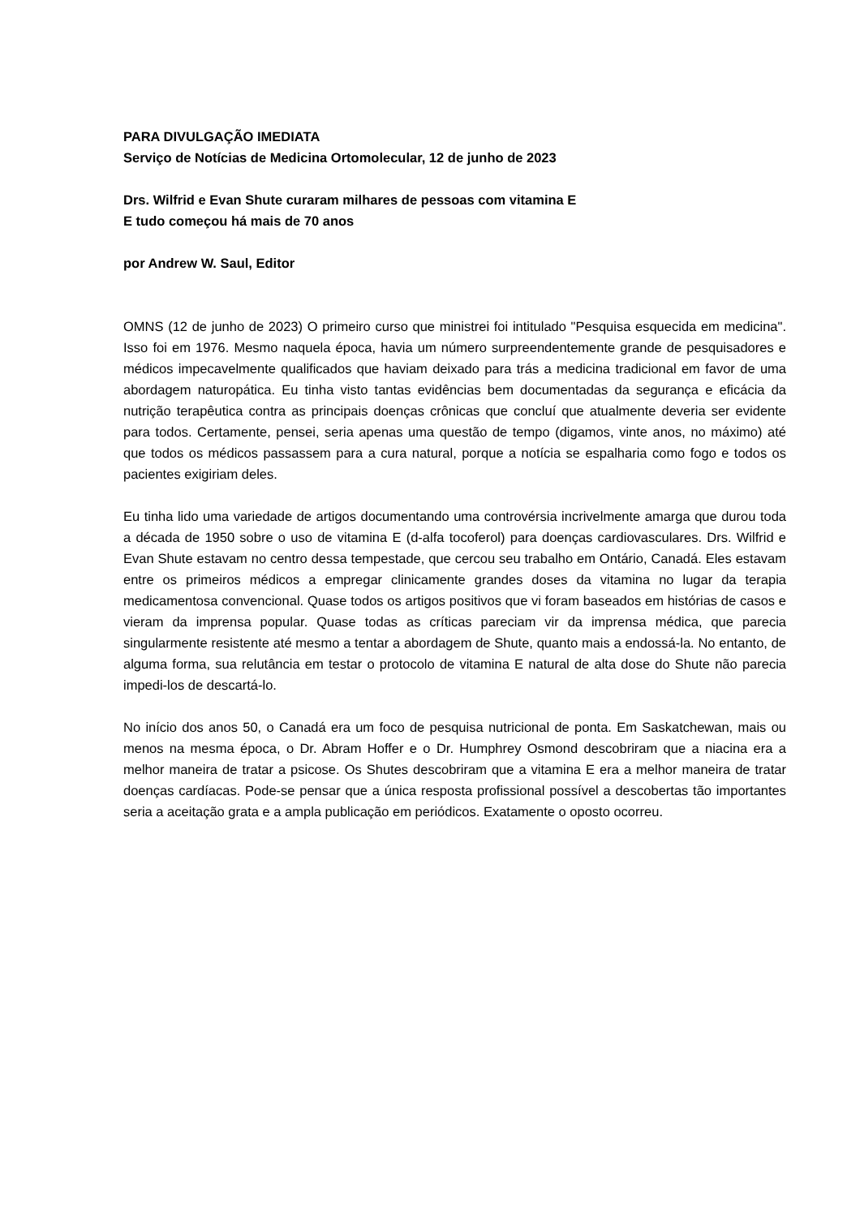PARA DIVULGAÇÃO IMEDIATA
Serviço de Notícias de Medicina Ortomolecular, 12 de junho de 2023
Drs. Wilfrid e Evan Shute curaram milhares de pessoas com vitamina E
E tudo começou há mais de 70 anos
por Andrew W. Saul, Editor
OMNS (12 de junho de 2023) O primeiro curso que ministrei foi intitulado "Pesquisa esquecida em medicina". Isso foi em 1976. Mesmo naquela época, havia um número surpreendentemente grande de pesquisadores e médicos impecavelmente qualificados que haviam deixado para trás a medicina tradicional em favor de uma abordagem naturopática. Eu tinha visto tantas evidências bem documentadas da segurança e eficácia da nutrição terapêutica contra as principais doenças crônicas que concluí que atualmente deveria ser evidente para todos. Certamente, pensei, seria apenas uma questão de tempo (digamos, vinte anos, no máximo) até que todos os médicos passassem para a cura natural, porque a notícia se espalharia como fogo e todos os pacientes exigiriam deles.
Eu tinha lido uma variedade de artigos documentando uma controvérsia incrivelmente amarga que durou toda a década de 1950 sobre o uso de vitamina E (d-alfa tocoferol) para doenças cardiovasculares. Drs. Wilfrid e Evan Shute estavam no centro dessa tempestade, que cercou seu trabalho em Ontário, Canadá. Eles estavam entre os primeiros médicos a empregar clinicamente grandes doses da vitamina no lugar da terapia medicamentosa convencional. Quase todos os artigos positivos que vi foram baseados em histórias de casos e vieram da imprensa popular. Quase todas as críticas pareciam vir da imprensa médica, que parecia singularmente resistente até mesmo a tentar a abordagem de Shute, quanto mais a endossá-la. No entanto, de alguma forma, sua relutância em testar o protocolo de vitamina E natural de alta dose do Shute não parecia impedi-los de descartá-lo.
No início dos anos 50, o Canadá era um foco de pesquisa nutricional de ponta. Em Saskatchewan, mais ou menos na mesma época, o Dr. Abram Hoffer e o Dr. Humphrey Osmond descobriram que a niacina era a melhor maneira de tratar a psicose. Os Shutes descobriram que a vitamina E era a melhor maneira de tratar doenças cardíacas. Pode-se pensar que a única resposta profissional possível a descobertas tão importantes seria a aceitação grata e a ampla publicação em periódicos. Exatamente o oposto ocorreu.